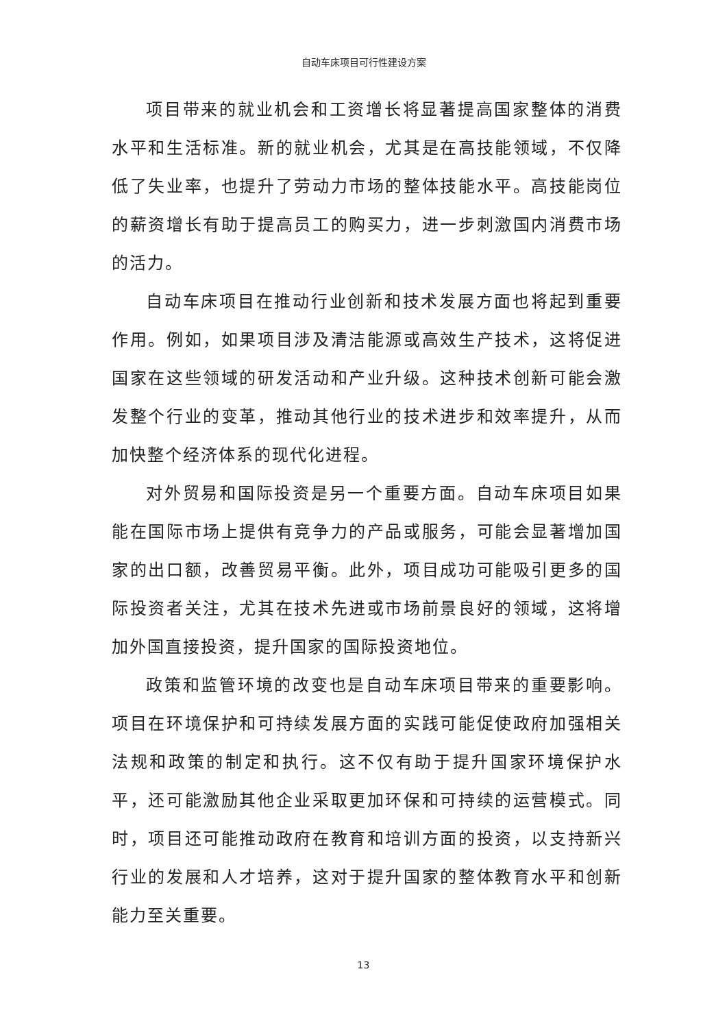自动车床项目可行性建设方案
项目带来的就业机会和工资增长将显著提高国家整体的消费水平和生活标准。新的就业机会，尤其是在高技能领域，不仅降低了失业率，也提升了劳动力市场的整体技能水平。高技能岗位的薪资增长有助于提高员工的购买力，进一步刺激国内消费市场的活力。
自动车床项目在推动行业创新和技术发展方面也将起到重要作用。例如，如果项目涉及清洁能源或高效生产技术，这将促进国家在这些领域的研发活动和产业升级。这种技术创新可能会激发整个行业的变革，推动其他行业的技术进步和效率提升，从而加快整个经济体系的现代化进程。
对外贸易和国际投资是另一个重要方面。自动车床项目如果能在国际市场上提供有竞争力的产品或服务，可能会显著增加国家的出口额，改善贸易平衡。此外，项目成功可能吸引更多的国际投资者关注，尤其在技术先进或市场前景良好的领域，这将增加外国直接投资，提升国家的国际投资地位。
政策和监管环境的改变也是自动车床项目带来的重要影响。项目在环境保护和可持续发展方面的实践可能促使政府加强相关法规和政策的制定和执行。这不仅有助于提升国家环境保护水平，还可能激励其他企业采取更加环保和可持续的运营模式。同时，项目还可能推动政府在教育和培训方面的投资，以支持新兴行业的发展和人才培养，这对于提升国家的整体教育水平和创新能力至关重要。
13